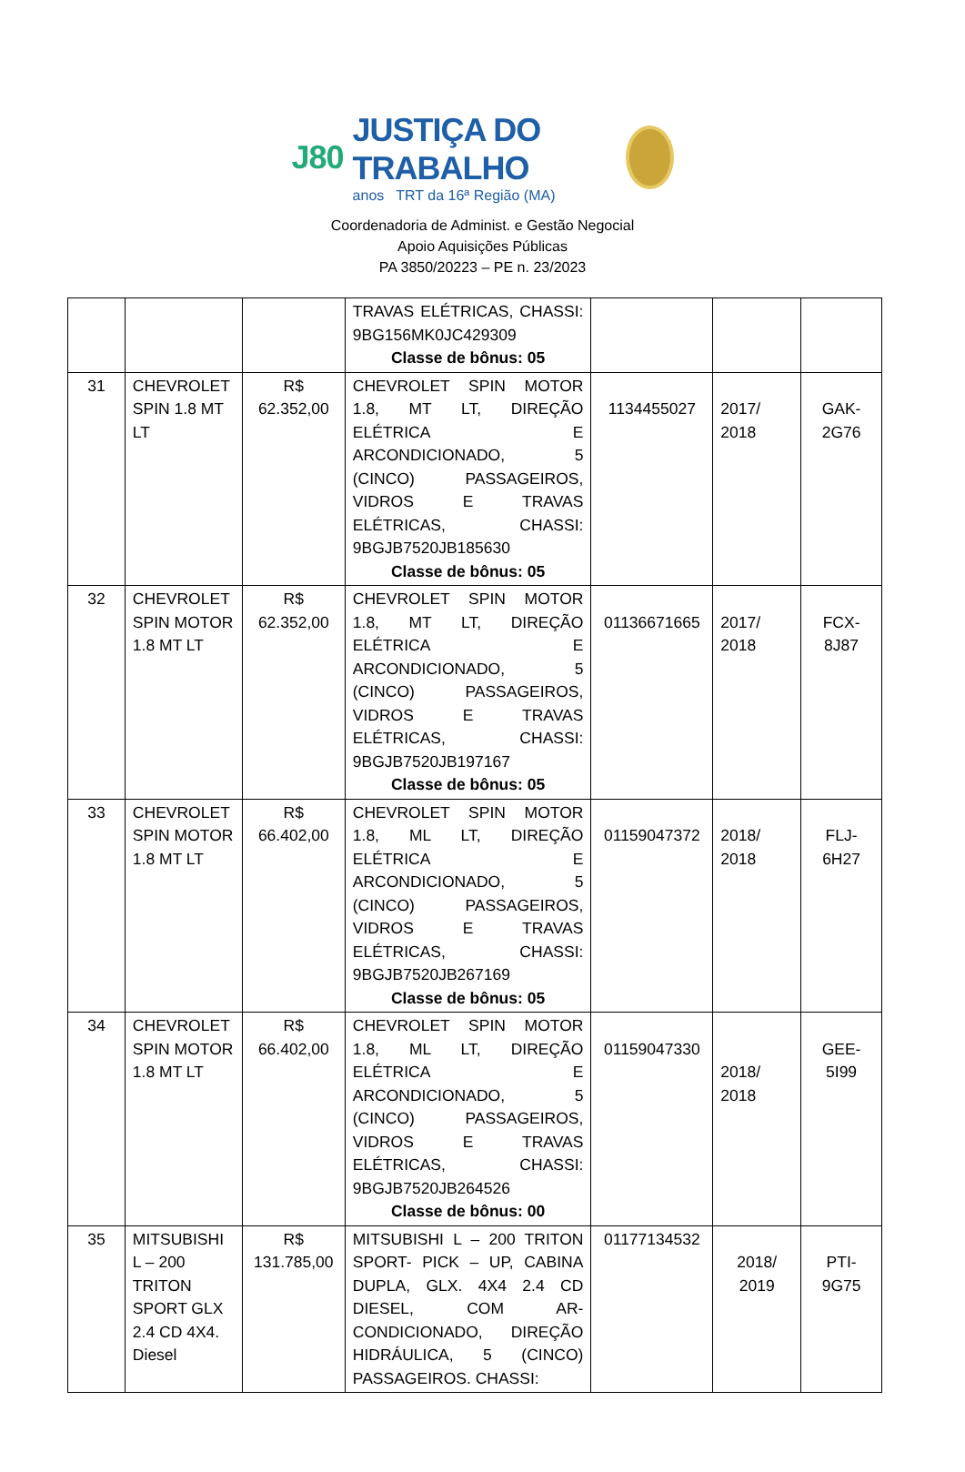J80
JUSTIÇA DO TRABALHO
anos TRT da 16ª Região (MA)
Coordenadoria de Administ. e Gestão Negocial
Apoio Aquisições Públicas
PA 3850/20223 – PE n. 23/2023
| | | | TRAVAS ELÉTRICAS, CHASSI: 9BG156MK0JC429309 Classe de bônus: 05 | | | |
| 31 | CHEVROLET SPIN 1.8 MT LT | R$ 62.352,00 | CHEVROLET SPIN MOTOR 1.8, MT LT, DIREÇÃO ELÉTRICA E ARCONDICIONADO, 5 (CINCO) PASSAGEIROS, VIDROS E TRAVAS ELÉTRICAS, CHASSI: 9BGJB7520JB185630 Classe de bônus: 05 | 1134455027 | 2017/ 2018 | GAK-2G76 |
| 32 | CHEVROLET SPIN MOTOR 1.8 MT LT | R$ 62.352,00 | CHEVROLET SPIN MOTOR 1.8, MT LT, DIREÇÃO ELÉTRICA E ARCONDICIONADO, 5 (CINCO) PASSAGEIROS, VIDROS E TRAVAS ELÉTRICAS, CHASSI: 9BGJB7520JB197167 Classe de bônus: 05 | 01136671665 | 2017/ 2018 | FCX-8J87 |
| 33 | CHEVROLET SPIN MOTOR 1.8 MT LT | R$ 66.402,00 | CHEVROLET SPIN MOTOR 1.8, ML LT, DIREÇÃO ELÉTRICA E ARCONDICIONADO, 5 (CINCO) PASSAGEIROS, VIDROS E TRAVAS ELÉTRICAS, CHASSI: 9BGJB7520JB267169 Classe de bônus: 05 | 01159047372 | 2018/ 2018 | FLJ-6H27 |
| 34 | CHEVROLET SPIN MOTOR 1.8 MT LT | R$ 66.402,00 | CHEVROLET SPIN MOTOR 1.8, ML LT, DIREÇÃO ELÉTRICA E ARCONDICIONADO, 5 (CINCO) PASSAGEIROS, VIDROS E TRAVAS ELÉTRICAS, CHASSI: 9BGJB7520JB264526 Classe de bônus: 00 | 01159047330 | 2018/ 2018 | GEE-5I99 |
| 35 | MITSUBISHI L – 200 TRITON SPORT GLX 2.4 CD 4X4. Diesel | R$ 131.785,00 | MITSUBISHI L – 200 TRITON SPORT- PICK – UP, CABINA DUPLA, GLX. 4X4 2.4 CD DIESEL, COM AR-CONDICIONADO, DIREÇÃO HIDRÁULICA, 5 (CINCO) PASSAGEIROS. CHASSI: | 01177134532 | 2018/ 2019 | PTI-9G75 |